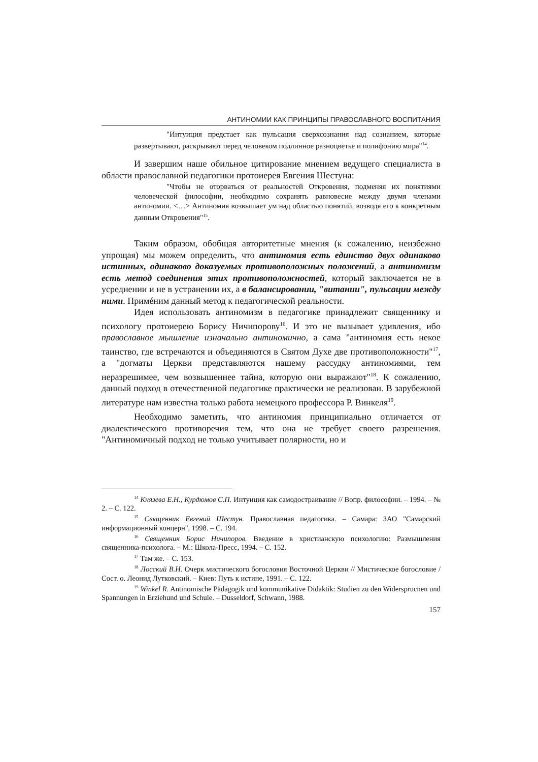АНТИНОМИИ КАК ПРИНЦИПЫ ПРАВОСЛАВНОГО ВОСПИТАНИЯ
"Интуиция предстает как пульсация сверхсознания над сознанием, которые развертывают, раскрывают перед человеком подлинное разноцветье и полифонию мира"<sup>14</sup>.
И завершим наше обильное цитирование мнением ведущего специалиста в области православной педагогики протоиерея Евгения Шестуна:
"Чтобы не оторваться от реальностей Откровения, подменяя их понятиями человеческой философии, необходимо сохранять равновесие между двумя членами антиномии. <…> Антиномия возвышает ум над областью понятий, возводя его к конкретным данным Откровения"<sup>15</sup>.
Таким образом, обобщая авторитетные мнения (к сожалению, неизбежно упрощая) мы можем определить, что антиномия есть единство двух одинаково истинных, одинаково доказуемых противоположных положений, а антиномизм есть метод соединения этих противоположностей, который заключается не в усреднении и не в устранении их, а в балансировании, "витании", пульсации между ними. Примéним данный метод к педагогической реальности.
Идея использовать антиномизм в педагогике принадлежит священнику и психологу протоиерею Борису Ничипорову<sup>16</sup>. И это не вызывает удивления, ибо православное мышление изначально антиномично, а сама "антиномия есть некое таинство, где встречаются и объединяются в Святом Духе две противоположности"<sup>17</sup>, а "догматы Церкви представляются нашему рассудку антиномиями, тем неразрешимее, чем возвышеннее тайна, которую они выражают"<sup>18</sup>. К сожалению, данный подход в отечественной педагогике практически не реализован. В зарубежной литературе нам известна только работа немецкого профессора Р. Винкеля<sup>19</sup>.
Необходимо заметить, что антиномия принципиально отличается от диалектического противоречия тем, что она не требует своего разрешения. "Антиномичный подход не только учитывает полярности, но и
<sup>14</sup> Князева Е.Н., Курдюмов С.П. Интуиция как самодостраивание // Вопр. философии. – 1994. – № 2. – С. 122.
<sup>15</sup> Священник Евгений Шестун. Православная педагогика. – Самара: ЗАО "Самарский информационный концерн", 1998. – С. 194.
<sup>16</sup> Священник Борис Ничипоров. Введение в христианскую психологию: Размышления священника-психолога. – М.: Школа-Пресс, 1994. – С. 152.
<sup>17</sup> Там же. – С. 153.
<sup>18</sup> Лосский В.Н. Очерк мистического богословия Восточной Церкви // Мистическое богословие / Сост. о. Леонид Лутковский. – Киев: Путь к истине, 1991. – С. 122.
<sup>19</sup> Winkel R. Antinomische Pädagogik und kommunikative Didaktik: Studien zu den Widersprucnen und Spannungen in Erziehund und Schule. – Dusseldorf, Schwann, 1988.
157